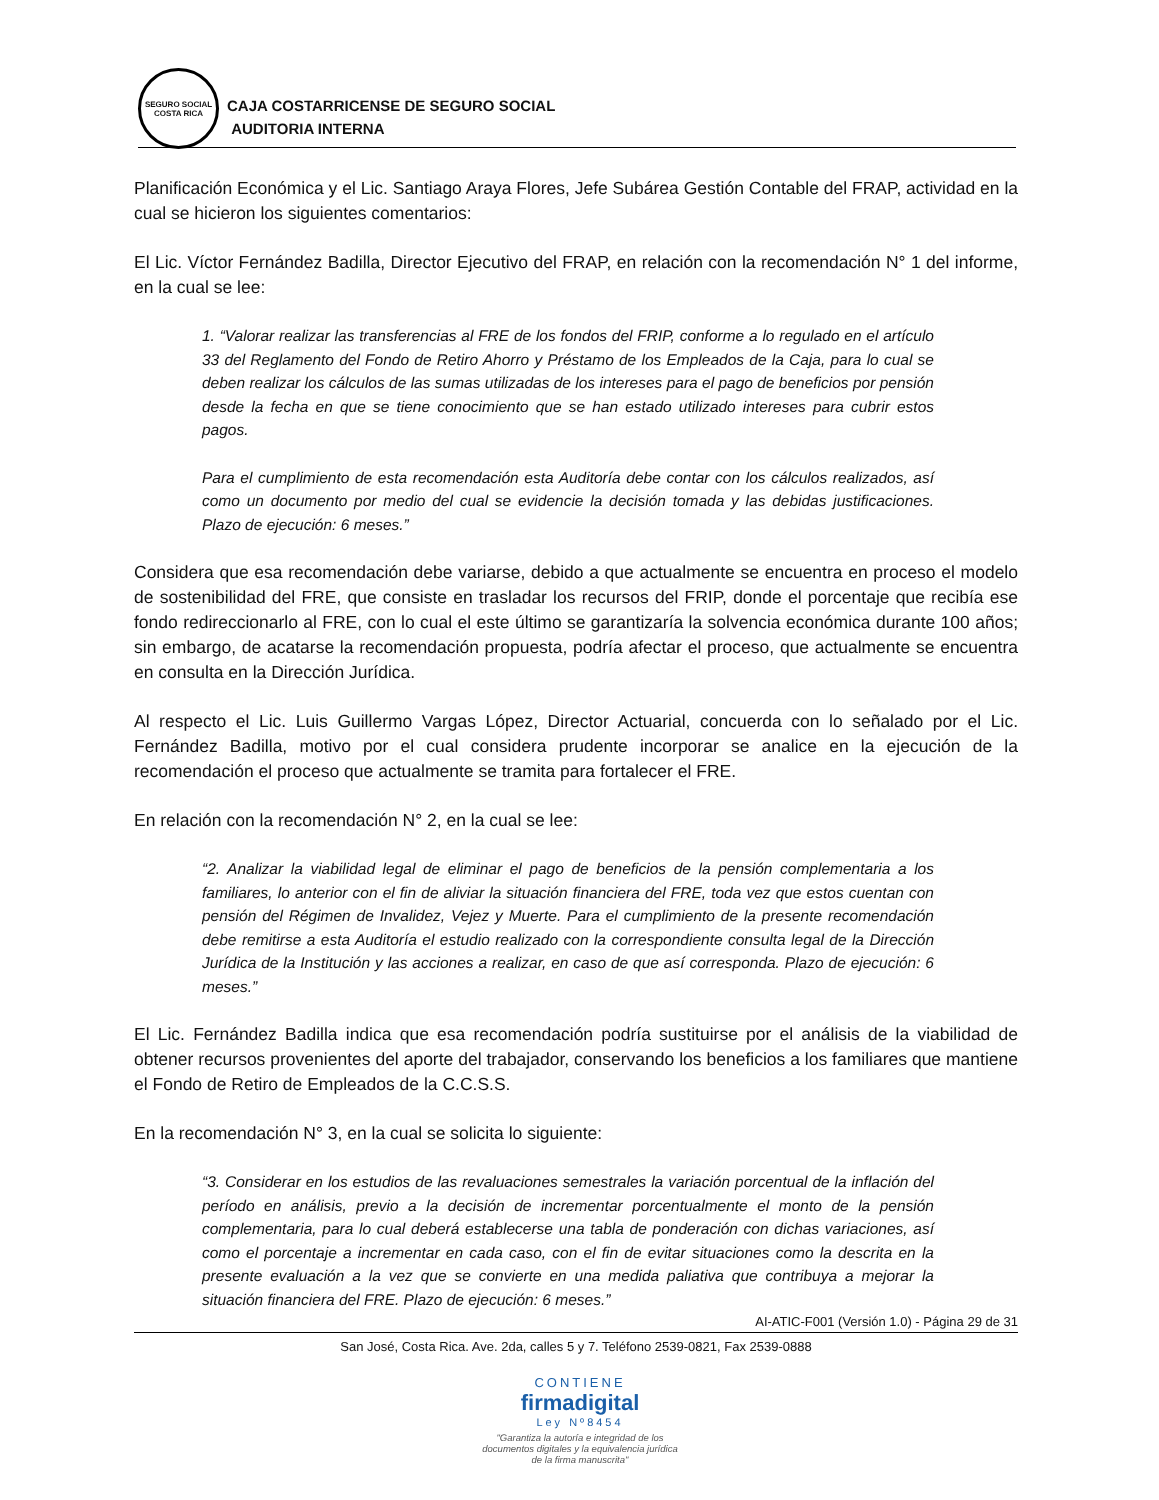SEGURO SOCIAL
COSTA RICA
CAJA COSTARRICENSE DE SEGURO SOCIAL
AUDITORIA INTERNA
Planificación Económica y el Lic. Santiago Araya Flores, Jefe Subárea Gestión Contable del FRAP, actividad en la cual se hicieron los siguientes comentarios:
El Lic. Víctor Fernández Badilla, Director Ejecutivo del FRAP, en relación con la recomendación N° 1 del informe, en la cual se lee:
1. “Valorar realizar las transferencias al FRE de los fondos del FRIP, conforme a lo regulado en el artículo 33 del Reglamento del Fondo de Retiro Ahorro y Préstamo de los Empleados de la Caja, para lo cual se deben realizar los cálculos de las sumas utilizadas de los intereses para el pago de beneficios por pensión desde la fecha en que se tiene conocimiento que se han estado utilizado intereses para cubrir estos pagos.
Para el cumplimiento de esta recomendación esta Auditoría debe contar con los cálculos realizados, así como un documento por medio del cual se evidencie la decisión tomada y las debidas justificaciones. Plazo de ejecución: 6 meses.”
Considera que esa recomendación debe variarse, debido a que actualmente se encuentra en proceso el modelo de sostenibilidad del FRE, que consiste en trasladar los recursos del FRIP, donde el porcentaje que recibía ese fondo redireccionarlo al FRE, con lo cual el este último se garantizaría la solvencia económica durante 100 años; sin embargo, de acatarse la recomendación propuesta, podría afectar el proceso, que actualmente se encuentra en consulta en la Dirección Jurídica.
Al respecto el Lic. Luis Guillermo Vargas López, Director Actuarial, concuerda con lo señalado por el Lic. Fernández Badilla, motivo por el cual considera prudente incorporar se analice en la ejecución de la recomendación el proceso que actualmente se tramita para fortalecer el FRE.
En relación con la recomendación N° 2, en la cual se lee:
“2. Analizar la viabilidad legal de eliminar el pago de beneficios de la pensión complementaria a los familiares, lo anterior con el fin de aliviar la situación financiera del FRE, toda vez que estos cuentan con pensión del Régimen de Invalidez, Vejez y Muerte. Para el cumplimiento de la presente recomendación debe remitirse a esta Auditoría el estudio realizado con la correspondiente consulta legal de la Dirección Jurídica de la Institución y las acciones a realizar, en caso de que así corresponda. Plazo de ejecución: 6 meses.”
El Lic. Fernández Badilla indica que esa recomendación podría sustituirse por el análisis de la viabilidad de obtener recursos provenientes del aporte del trabajador, conservando los beneficios a los familiares que mantiene el Fondo de Retiro de Empleados de la C.C.S.S.
En la recomendación N° 3, en la cual se solicita lo siguiente:
“3. Considerar en los estudios de las revaluaciones semestrales la variación porcentual de la inflación del período en análisis, previo a la decisión de incrementar porcentualmente el monto de la pensión complementaria, para lo cual deberá establecerse una tabla de ponderación con dichas variaciones, así como el porcentaje a incrementar en cada caso, con el fin de evitar situaciones como la descrita en la presente evaluación a la vez que se convierte en una medida paliativa que contribuya a mejorar la situación financiera del FRE. Plazo de ejecución: 6 meses.”
AI-ATIC-F001 (Versión 1.0) - Página 29 de 31
San José, Costa Rica. Ave. 2da, calles 5 y 7. Teléfono 2539-0821, Fax 2539-0888
CONTIENE
firmadigital
Ley Nº8454
"Garantiza la autoría e integridad de los documentos digitales y la equivalencia jurídica de la firma manuscrita"